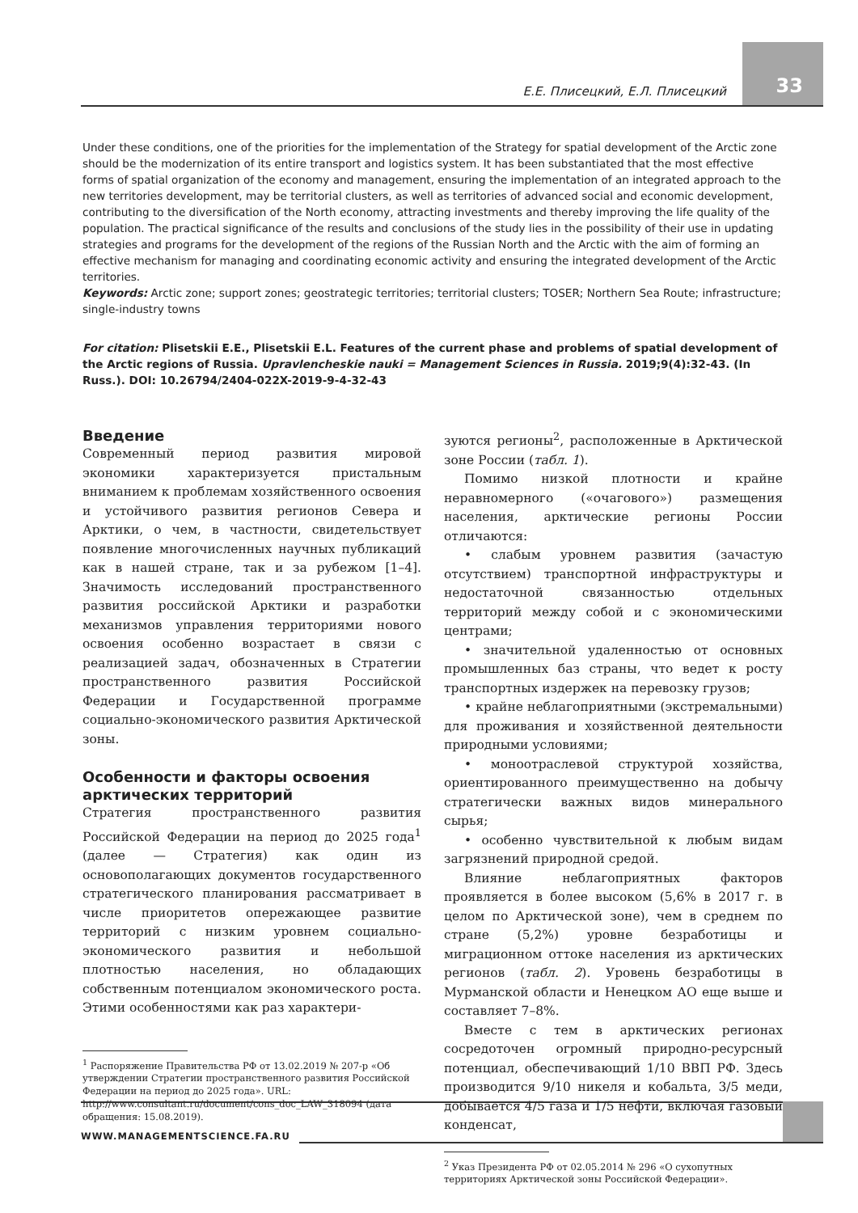Е.Е. Плисецкий, Е.Л. Плисецкий 33
Under these conditions, one of the priorities for the implementation of the Strategy for spatial development of the Arctic zone should be the modernization of its entire transport and logistics system. It has been substantiated that the most effective forms of spatial organization of the economy and management, ensuring the implementation of an integrated approach to the new territories development, may be territorial clusters, as well as territories of advanced social and economic development, contributing to the diversification of the North economy, attracting investments and thereby improving the life quality of the population. The practical significance of the results and conclusions of the study lies in the possibility of their use in updating strategies and programs for the development of the regions of the Russian North and the Arctic with the aim of forming an effective mechanism for managing and coordinating economic activity and ensuring the integrated development of the Arctic territories.
Keywords: Arctic zone; support zones; geostrategic territories; territorial clusters; TOSER; Northern Sea Route; infrastructure; single-industry towns
For citation: Plisetskii E.E., Plisetskii E.L. Features of the current phase and problems of spatial development of the Arctic regions of Russia. Upravlencheskie nauki = Management Sciences in Russia. 2019;9(4):32-43. (In Russ.). DOI: 10.26794/2404-022X-2019-9-4-32-43
Введение
Современный период развития мировой экономики характеризуется пристальным вниманием к проблемам хозяйственного освоения и устойчивого развития регионов Севера и Арктики, о чем, в частности, свидетельствует появление многочисленных научных публикаций как в нашей стране, так и за рубежом [1–4]. Значимость исследований пространственного развития российской Арктики и разработки механизмов управления территориями нового освоения особенно возрастает в связи с реализацией задач, обозначенных в Стратегии пространственного развития Российской Федерации и Государственной программе социально-экономического развития Арктической зоны.
Особенности и факторы освоения арктических территорий
Стратегия пространственного развития Российской Федерации на период до 2025 года<sup>1</sup> (далее — Стратегия) как один из основополагающих документов государственного стратегического планирования рассматривает в числе приоритетов опережающее развитие территорий с низким уровнем социально-экономического развития и небольшой плотностью населения, но обладающих собственным потенциалом экономического роста. Этими особенностями как раз характери-
<sup>1</sup> Распоряжение Правительства РФ от 13.02.2019 № 207-р «Об утверждении Стратегии пространственного развития Российской Федерации на период до 2025 года». URL: http://www.consultant.ru/document/cons_doc_LAW_318094 (дата обращения: 15.08.2019).
зуются регионы<sup>2</sup>, расположенные в Арктической зоне России (табл. 1).
Помимо низкой плотности и крайне неравномерного («очагового») размещения населения, арктические регионы России отличаются:
• слабым уровнем развития (зачастую отсутствием) транспортной инфраструктуры и недостаточной связанностью отдельных территорий между собой и с экономическими центрами;
• значительной удаленностью от основных промышленных баз страны, что ведет к росту транспортных издержек на перевозку грузов;
• крайне неблагоприятными (экстремальными) для проживания и хозяйственной деятельности природными условиями;
• моноотраслевой структурой хозяйства, ориентированного преимущественно на добычу стратегически важных видов минерального сырья;
• особенно чувствительной к любым видам загрязнений природной средой.
Влияние неблагоприятных факторов проявляется в более высоком (5,6% в 2017 г. в целом по Арктической зоне), чем в среднем по стране (5,2%) уровне безработицы и миграционном оттоке населения из арктических регионов (табл. 2). Уровень безработицы в Мурманской области и Ненецком АО еще выше и составляет 7–8%.
Вместе с тем в арктических регионах сосредоточен огромный природно-ресурсный потенциал, обеспечивающий 1/10 ВВП РФ. Здесь производится 9/10 никеля и кобальта, 3/5 меди, добывается 4/5 газа и 1/5 нефти, включая газовый конденсат,
<sup>2</sup> Указ Президента РФ от 02.05.2014 № 296 «О сухопутных территориях Арктической зоны Российской Федерации».
WWW.MANAGEMENTSCIENCE.FA.RU